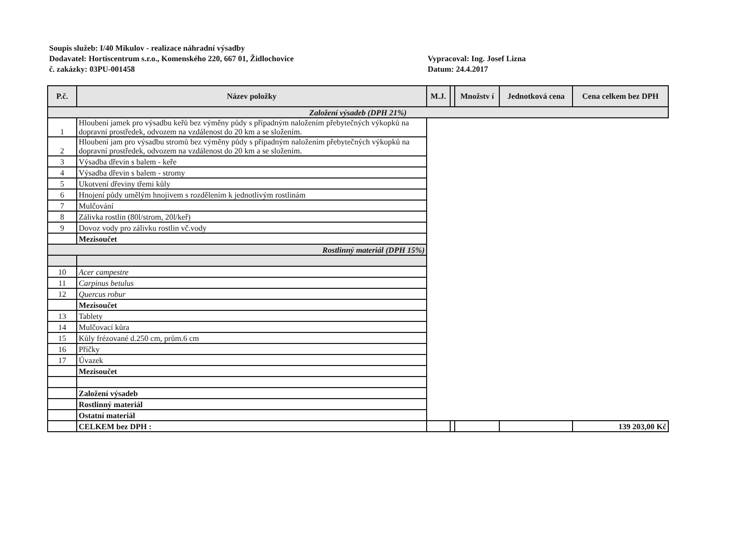Soupis služeb: I/40 Mikulov - realizace náhradní výsadby
Dodavatel: Hortiscentrum s.r.o., Komenského 220, 667 01, Židlochovice
č. zakázky: 03PU-001458
Vypracoval: Ing. Josef Lizna
Datum: 24.4.2017
| P.č. | Název položky | M.J. | | Množstv í | Jednotková cena | Cena celkem bez DPH |
| --- | --- | --- | --- | --- | --- | --- |
| Založení výsadeb (DPH 21%) | | | | | | |
| 1 | Hloubení jamek pro výsadbu keřů bez výměny půdy s případným naložením přebytečných výkopků na dopravní prostředek, odvozem na vzdálenost do 20 km a se složením. | | | | | |
| 2 | Hloubení jam pro výsadbu stromů bez výměny půdy s případným naložením přebytečných výkopků na dopravní prostředek, odvozem na vzdálenost do 20 km a se složením. | | | | | |
| 3 | Výsadba dřevin s balem - keře | | | | | |
| 4 | Výsadba dřevin s balem - stromy | | | | | |
| 5 | Ukotvení dřeviny třemi kůly | | | | | |
| 6 | Hnojení půdy umělým hnojivem s rozdělením k jednotlivým rostlinám | | | | | |
| 7 | Mulčování | | | | | |
| 8 | Zálivka rostlin (80l/strom, 20l/keř) | | | | | |
| 9 | Dovoz vody pro zálivku rostlin vč.vody | | | | | |
| | Mezisoučet | | | | | |
| Rostlinný materiál (DPH 15%) | | | | | | |
| 10 | Acer campestre | | | | | |
| 11 | Carpinus betulus | | | | | |
| 12 | Quercus robur | | | | | |
| | Mezisoučet | | | | | |
| 13 | Tablety | | | | | |
| 14 | Mulčovací kůra | | | | | |
| 15 | Kůly frézované d.250 cm, prům.6 cm | | | | | |
| 16 | Příčky | | | | | |
| 17 | Úvazek | | | | | |
| | Mezisoučet | | | | | |
| | Založení výsadeb | | | | | |
| | Rostlinný materiál | | | | | |
| | Ostatní materiál | | | | | |
| | CELKEM bez DPH : | | | | | 139 203,00 Kč |